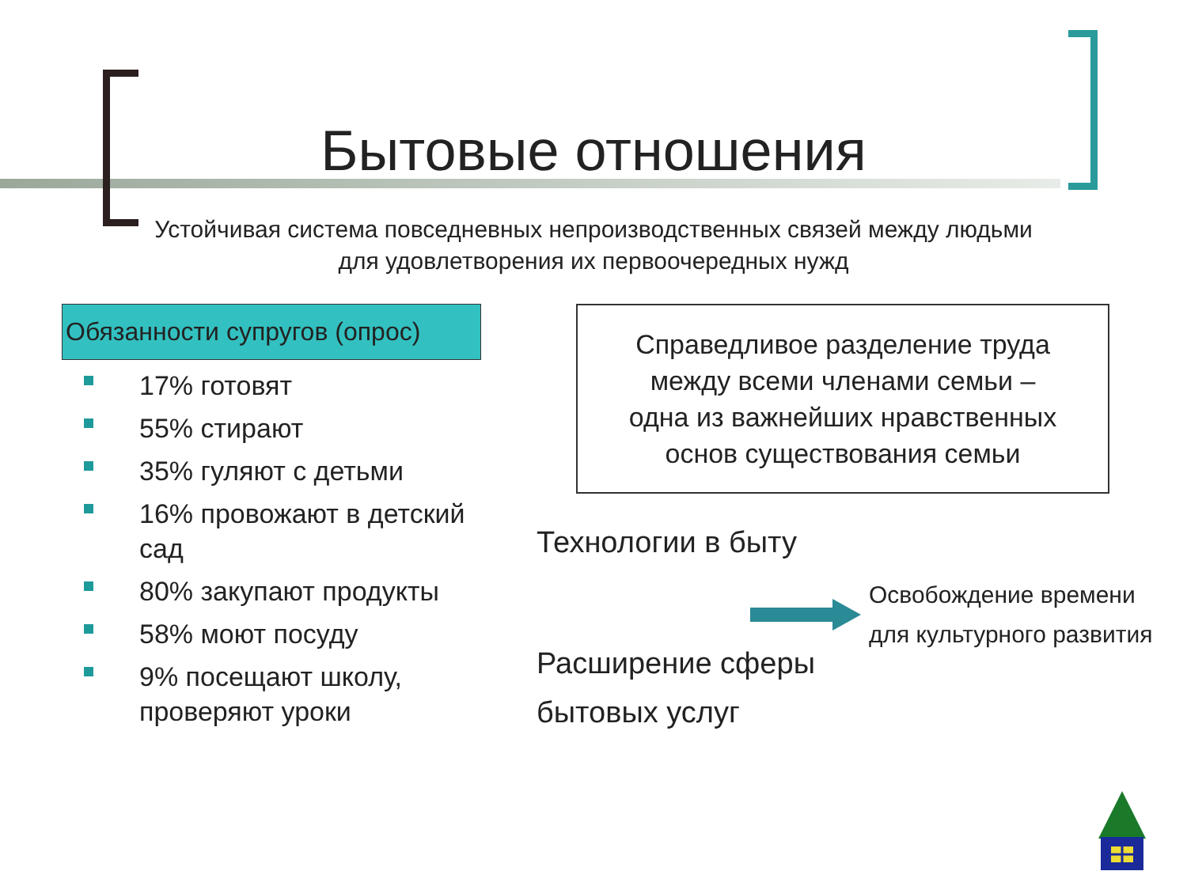Бытовые отношения
Устойчивая система повседневных непроизводственных связей между людьми для удовлетворения их первоочередных нужд
Обязанности супругов (опрос)
17% готовят
55% стирают
35% гуляют с детьми
16% провожают в детский сад
80% закупают продукты
58% моют посуду
9% посещают школу, проверяют уроки
Справедливое разделение труда
между всеми членами семьи –
одна из важнейших нравственных
основ существования семьи
Технологии в быту
Освобождение времени
для культурного развития
Расширение сферы
бытовых услуг